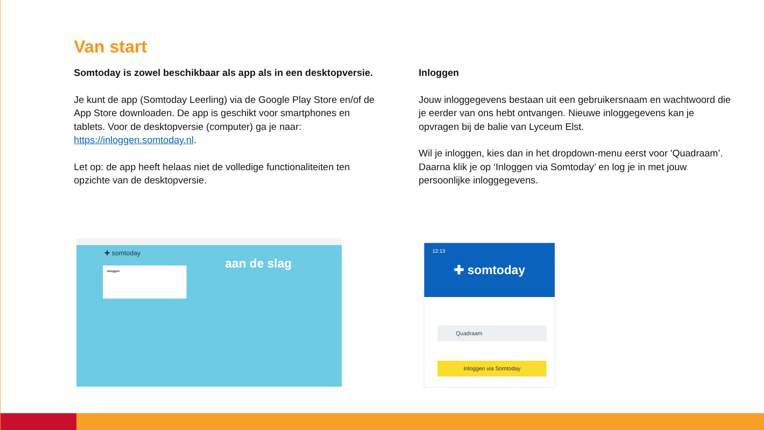Van start
Somtoday is zowel beschikbaar als app als in een desktopversie.
Je kunt de app (Somtoday Leerling) via de Google Play Store en/of de App Store downloaden. De app is geschikt voor smartphones en tablets. Voor de desktopversie (computer) ga je naar: https://inloggen.somtoday.nl.
Let op: de app heeft helaas niet de volledige functionaliteiten ten opzichte van de desktopversie.
Inloggen
Jouw inloggegevens bestaan uit een gebruikersnaam en wachtwoord die je eerder van ons hebt ontvangen. Nieuwe inloggegevens kan je opvragen bij de balie van Lyceum Elst.
Wil je inloggen, kies dan in het dropdown-menu eerst voor 'Quadraam’. Daarna klik je op ‘Inloggen via Somtoday’ en log je in met jouw persoonlijke inloggegevens.
✚ somtoday
Inloggen aan de slag
12:13
✚ somtoday
Quadraam
Inloggen via Somtoday